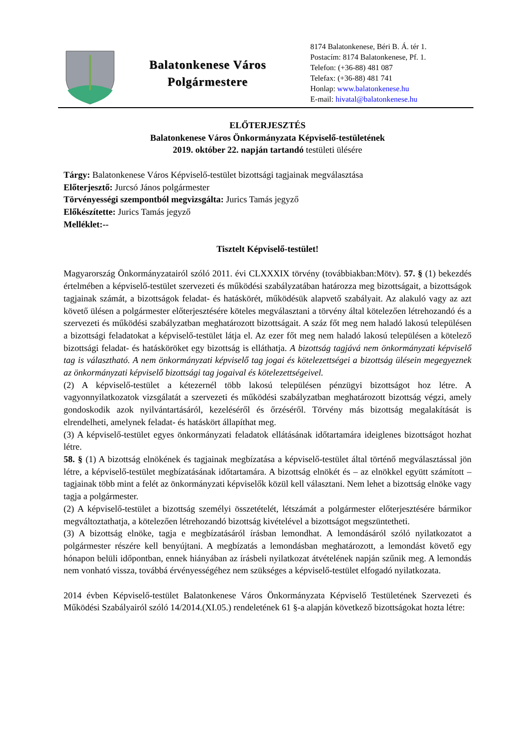Balatonkenese Város
Polgármestere
8174 Balatonkenese, Béri B. Á. tér 1.
Postacím: 8174 Balatonkenese, Pf. 1.
Telefon: (+36-88) 481 087
Telefax: (+36-88) 481 741
Honlap: www.balatonkenese.hu
E-mail: hivatal@balatonkenese.hu
ELŐTERJESZTÉS
Balatonkenese Város Önkormányzata Képviselő-testületének
2019. október 22. napján tartandó testületi ülésére
Tárgy: Balatonkenese Város Képviselő-testület bizottsági tagjainak megválasztása
Előterjesztő: Jurcsó János polgármester
Törvényességi szempontból megvizsgálta: Jurics Tamás jegyző
Előkészítette: Jurics Tamás jegyző
Melléklet:--
Tisztelt Képviselő-testület!
Magyarország Önkormányzatairól szóló 2011. évi CLXXXIX törvény (továbbiakban:Mötv). 57. § (1) bekezdés értelmében a képviselő-testület szervezeti és működési szabályzatában határozza meg bizottságait, a bizottságok tagjainak számát, a bizottságok feladat- és hatáskörét, működésük alapvető szabályait. Az alakuló vagy az azt követő ülésen a polgármester előterjesztésére köteles megválasztani a törvény által kötelezően létrehozandó és a szervezeti és működési szabályzatban meghatározott bizottságait. A száz főt meg nem haladó lakosú településen a bizottsági feladatokat a képviselő-testület látja el. Az ezer főt meg nem haladó lakosú településen a kötelező bizottsági feladat- és hatásköröket egy bizottság is elláthatja. A bizottság tagjává nem önkormányzati képviselő tag is választható. A nem önkormányzati képviselő tag jogai és kötelezettségei a bizottság ülésein megegyeznek az önkormányzati képviselő bizottsági tag jogaival és kötelezettségeivel.
(2) A képviselő-testület a kétezernél több lakosú településen pénzügyi bizottságot hoz létre. A vagyonnyilatkozatok vizsgálatát a szervezeti és működési szabályzatban meghatározott bizottság végzi, amely gondoskodik azok nyilvántartásáról, kezeléséről és őrzéséről. Törvény más bizottság megalakítását is elrendelheti, amelynek feladat- és hatáskört állapíthat meg.
(3) A képviselő-testület egyes önkormányzati feladatok ellátásának időtartamára ideiglenes bizottságot hozhat létre.
58. § (1) A bizottság elnökének és tagjainak megbízatása a képviselő-testület által történő megválasztással jön létre, a képviselő-testület megbízatásának időtartamára. A bizottság elnökét és – az elnökkel együtt számított – tagjainak több mint a felét az önkormányzati képviselők közül kell választani. Nem lehet a bizottság elnöke vagy tagja a polgármester.
(2) A képviselő-testület a bizottság személyi összetételét, létszámát a polgármester előterjesztésére bármikor megváltoztathatja, a kötelezően létrehozandó bizottság kivételével a bizottságot megszüntetheti.
(3) A bizottság elnöke, tagja e megbízatásáról írásban lemondhat. A lemondásáról szóló nyilatkozatot a polgármester részére kell benyújtani. A megbízatás a lemondásban meghatározott, a lemondást követő egy hónapon belüli időpontban, ennek hiányában az írásbeli nyilatkozat átvételének napján szűnik meg. A lemondás nem vonható vissza, továbbá érvényességéhez nem szükséges a képviselő-testület elfogadó nyilatkozata.
2014 évben Képviselő-testület Balatonkenese Város Önkormányzata Képviselő Testületének Szervezeti és Működési Szabályairól szóló 14/2014.(XI.05.) rendeletének 61 §-a alapján következő bizottságokat hozta létre: